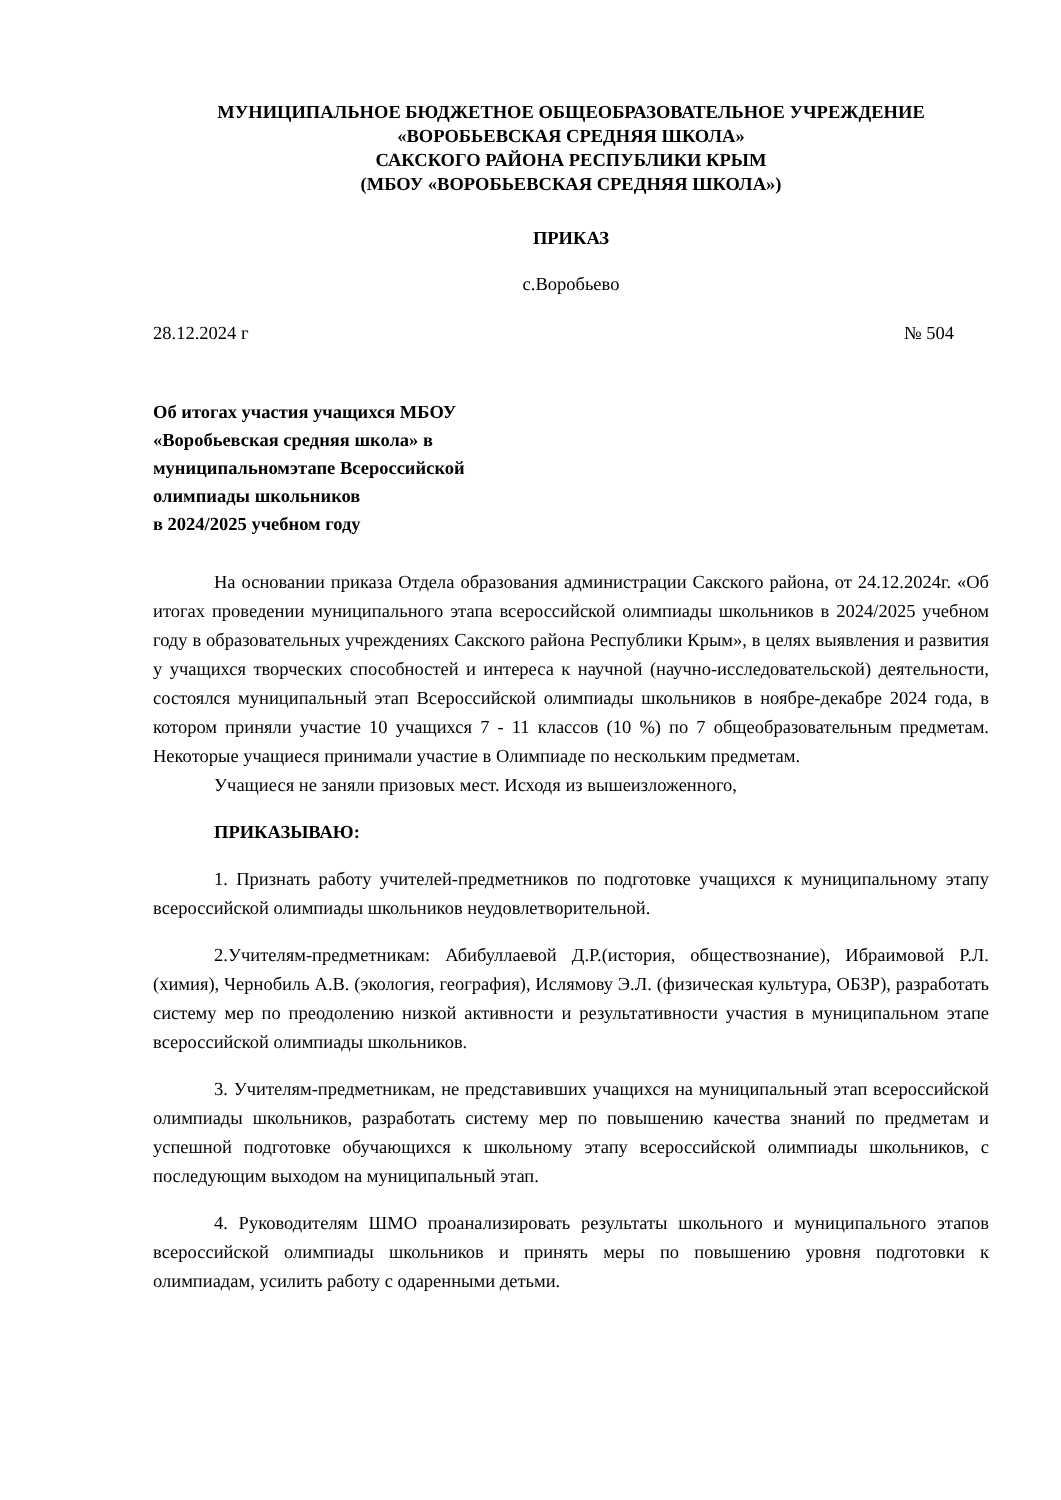МУНИЦИПАЛЬНОЕ БЮДЖЕТНОЕ ОБЩЕОБРАЗОВАТЕЛЬНОЕ УЧРЕЖДЕНИЕ
«ВОРОБЬЕВСКАЯ СРЕДНЯЯ ШКОЛА»
САКСКОГО РАЙОНА РЕСПУБЛИКИ КРЫМ
(МБОУ «ВОРОБЬЕВСКАЯ СРЕДНЯЯ ШКОЛА»)
ПРИКАЗ
с.Воробьево
28.12.2024 г № 504
Об итогах участия учащихся МБОУ
«Воробьевская средняя школа» в
муниципальномэтапе Всероссийской
олимпиады школьников
в 2024/2025 учебном году
На основании приказа Отдела образования администрации Сакского района, от 24.12.2024г. «Об итогах проведении муниципального этапа всероссийской олимпиады школьников в 2024/2025 учебном году в образовательных учреждениях Сакского района Республики Крым», в целях выявления и развития у учащихся творческих способностей и интереса к научной (научно-исследовательской) деятельности, состоялся муниципальный этап Всероссийской олимпиады школьников в ноябре-декабре 2024 года, в котором приняли участие 10 учащихся 7 - 11 классов (10 %) по 7 общеобразовательным предметам. Некоторые учащиеся принимали участие в Олимпиаде по нескольким предметам.
Учащиеся не заняли призовых мест. Исходя из вышеизложенного,
ПРИКАЗЫВАЮ:
1. Признать работу учителей-предметников по подготовке учащихся к муниципальному этапу всероссийской олимпиады школьников неудовлетворительной.
2.Учителям-предметникам: Абибуллаевой Д.Р.(история, обществознание), Ибраимовой Р.Л. (химия), Чернобиль А.В. (экология, география), Ислямову Э.Л. (физическая культура, ОБЗР), разработать систему мер по преодолению низкой активности и результативности участия в муниципальном этапе всероссийской олимпиады школьников.
3. Учителям-предметникам, не представивших учащихся на муниципальный этап всероссийской олимпиады школьников, разработать систему мер по повышению качества знаний по предметам и успешной подготовке обучающихся к школьному этапу всероссийской олимпиады школьников, с последующим выходом на муниципальный этап.
4. Руководителям ШМО проанализировать результаты школьного и муниципального этапов всероссийской олимпиады школьников и принять меры по повышению уровня подготовки к олимпиадам, усилить работу с одаренными детьми.